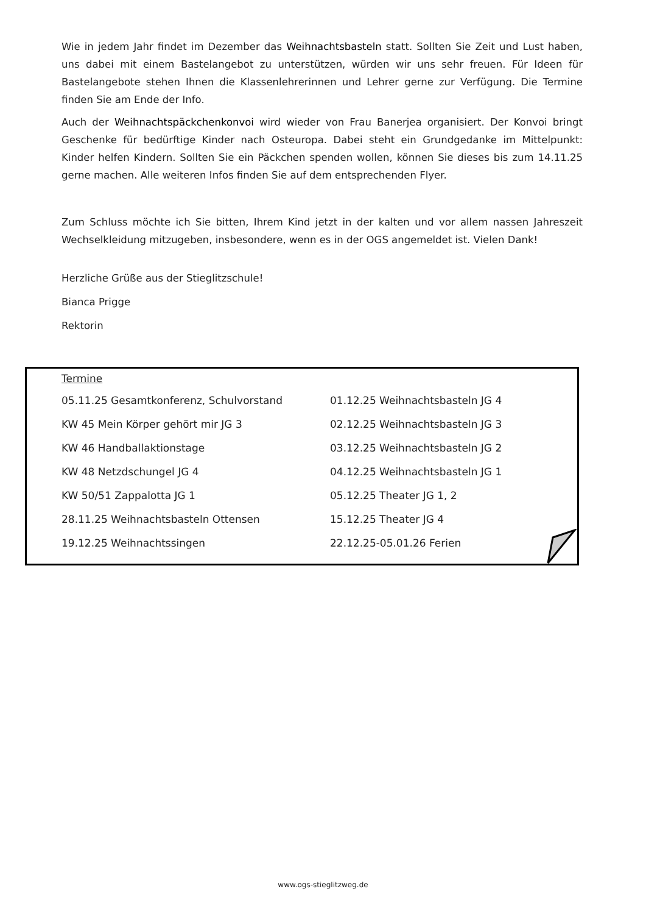Wie in jedem Jahr findet im Dezember das Weihnachtsbasteln statt. Sollten Sie Zeit und Lust haben, uns dabei mit einem Bastelangebot zu unterstützen, würden wir uns sehr freuen. Für Ideen für Bastelangebote stehen Ihnen die Klassenlehrerinnen und Lehrer gerne zur Verfügung. Die Termine finden Sie am Ende der Info.
Auch der Weihnachtspäckchenkonvoi wird wieder von Frau Banerjea organisiert. Der Konvoi bringt Geschenke für bedürftige Kinder nach Osteuropa. Dabei steht ein Grundgedanke im Mittelpunkt: Kinder helfen Kindern. Sollten Sie ein Päckchen spenden wollen, können Sie dieses bis zum 14.11.25 gerne machen. Alle weiteren Infos finden Sie auf dem entsprechenden Flyer.
Zum Schluss möchte ich Sie bitten, Ihrem Kind jetzt in der kalten und vor allem nassen Jahreszeit Wechselkleidung mitzugeben, insbesondere, wenn es in der OGS angemeldet ist. Vielen Dank!
Herzliche Grüße aus der Stieglitzschule!
Bianca Prigge
Rektorin
Termine
| 05.11.25 Gesamtkonferenz, Schulvorstand | 01.12.25 Weihnachtsbasteln JG 4 |
| KW 45 Mein Körper gehört mir JG 3 | 02.12.25 Weihnachtsbasteln JG 3 |
| KW 46 Handballaktionstage | 03.12.25 Weihnachtsbasteln JG 2 |
| KW 48 Netzdschungel JG 4 | 04.12.25 Weihnachtsbasteln JG 1 |
| KW 50/51 Zappalotta JG 1 | 05.12.25 Theater JG 1, 2 |
| 28.11.25 Weihnachtsbasteln Ottensen | 15.12.25 Theater JG 4 |
| 19.12.25 Weihnachtssingen | 22.12.25-05.01.26 Ferien |
www.ogs-stieglitzweg.de